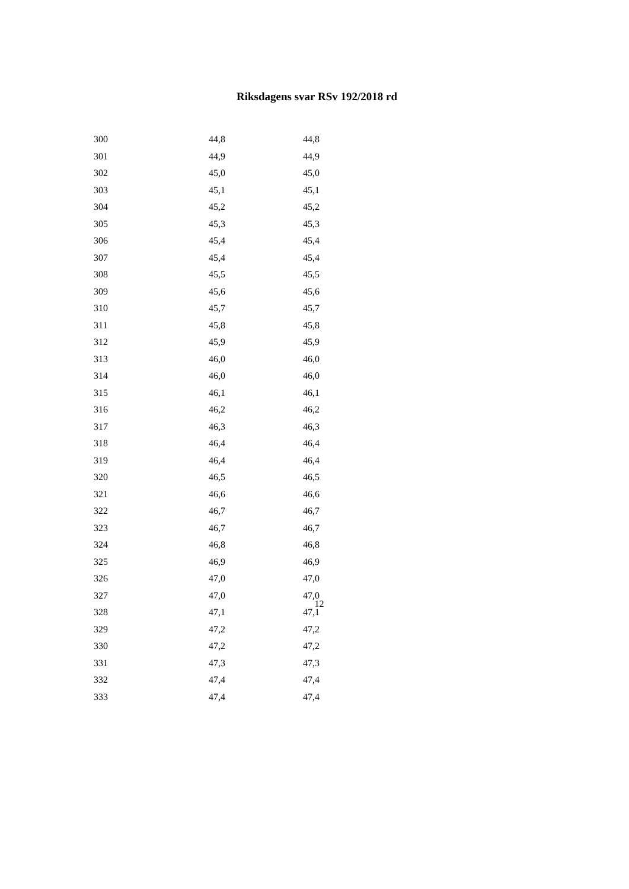Riksdagens svar RSv 192/2018 rd
| 300 | 44,8 | 44,8 |
| 301 | 44,9 | 44,9 |
| 302 | 45,0 | 45,0 |
| 303 | 45,1 | 45,1 |
| 304 | 45,2 | 45,2 |
| 305 | 45,3 | 45,3 |
| 306 | 45,4 | 45,4 |
| 307 | 45,4 | 45,4 |
| 308 | 45,5 | 45,5 |
| 309 | 45,6 | 45,6 |
| 310 | 45,7 | 45,7 |
| 311 | 45,8 | 45,8 |
| 312 | 45,9 | 45,9 |
| 313 | 46,0 | 46,0 |
| 314 | 46,0 | 46,0 |
| 315 | 46,1 | 46,1 |
| 316 | 46,2 | 46,2 |
| 317 | 46,3 | 46,3 |
| 318 | 46,4 | 46,4 |
| 319 | 46,4 | 46,4 |
| 320 | 46,5 | 46,5 |
| 321 | 46,6 | 46,6 |
| 322 | 46,7 | 46,7 |
| 323 | 46,7 | 46,7 |
| 324 | 46,8 | 46,8 |
| 325 | 46,9 | 46,9 |
| 326 | 47,0 | 47,0 |
| 327 | 47,0 | 47,0 |
| 328 | 47,1 | 47,1 |
| 329 | 47,2 | 47,2 |
| 330 | 47,2 | 47,2 |
| 331 | 47,3 | 47,3 |
| 332 | 47,4 | 47,4 |
| 333 | 47,4 | 47,4 |
12